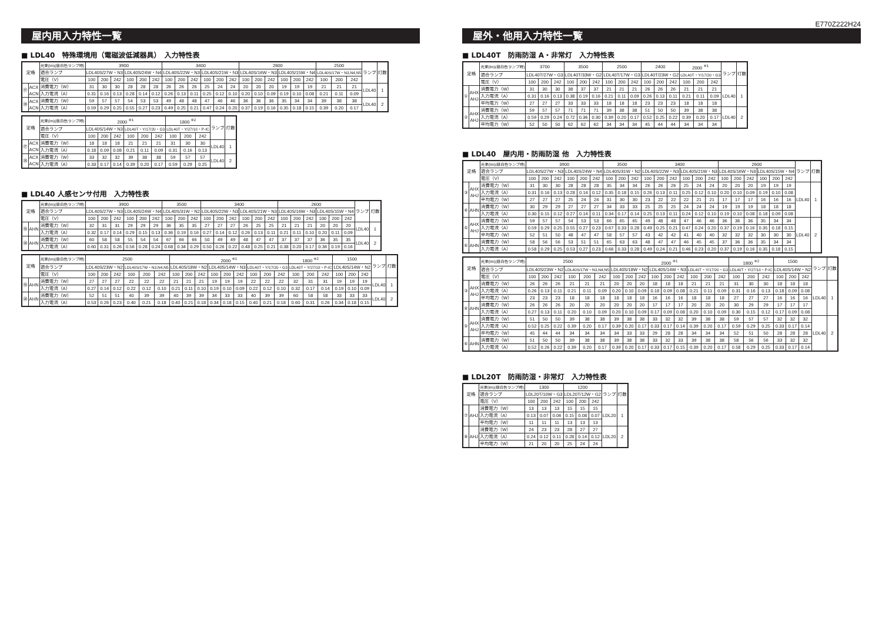E770Z222H24
屋内用入力特性一覧
■ LDL40　特殊環境用（電磁波低減器具）　入力特性表
| 定格 | | 光束(lm)(昼白色ランプ時) | 3900 | | | | | | 3400 | | | | | | 2600 | | | | | | 2500 | | | ランプ | 灯数 |
| --- | --- | --- | --- | --- | --- | --- | --- | --- | --- | --- | --- | --- | --- | --- | --- | --- | --- | --- | --- | --- | --- | --- | --- | --- | --- |
| | | 適合ランプ | LDL40S/27W・N3 | | | LDL40S/24W・N4 | | | LDL40S/22W・N3 | | | LDL40S/21W・N3 | | | LDL40S/16W・N3 | | | LDL40S/15W・N4 | | | LDL40S/17W・N3,N4,N5 | | | | |
| | | 電圧（V） | 100 | 200 | 242 | 100 | 200 | 242 | 100 | 200 | 242 | 100 | 200 | 242 | 100 | 200 | 242 | 100 | 200 | 242 | 100 | 200 | 242 | | |
| ⑰ | ACX ACN | 消費電力（W） | 31 | 30 | 30 | 28 | 28 | 28 | 26 | 26 | 26 | 25 | 24 | 24 | 20 | 20 | 20 | 19 | 19 | 19 | 21 | 21 | 21 | LDL40 | 1 |
| | | 入力電流（A） | 0.31 | 0.16 | 0.13 | 0.28 | 0.14 | 0.12 | 0.26 | 0.13 | 0.11 | 0.25 | 0.12 | 0.10 | 0.20 | 0.10 | 0.09 | 0.19 | 0.10 | 0.08 | 0.21 | 0.11 | 0.09 | | |
| ⑱ | ACX ACN | 消費電力（W） | 59 | 57 | 57 | 54 | 53 | 53 | 49 | 48 | 48 | 47 | 46 | 46 | 36 | 36 | 36 | 35 | 34 | 34 | 39 | 38 | 38 | LDL40 | 2 |
| | | 入力電流（A） | 0.59 | 0.29 | 0.25 | 0.55 | 0.27 | 0.23 | 0.49 | 0.25 | 0.21 | 0.47 | 0.24 | 0.20 | 0.37 | 0.19 | 0.16 | 0.35 | 0.18 | 0.15 | 0.39 | 0.20 | 0.17 | | |
| 定格 | | 光束(lm)(昼白色ランプ時) | 2000 <sup>※1</sup> | | | | | | 1800 <sup>※2</sup> | | | ランプ | 灯数 |
| --- | --- | --- | --- | --- | --- | --- | --- | --- | --- | --- | --- | --- | --- |
| | | 適合ランプ | LDL40S/14W・N3 | | | LDL40T・Y/17/20・G3 | | | LDL40T・Y/27/18・P-IC | | | | |
| | | 電圧（V） | 100 | 200 | 242 | 100 | 200 | 242 | 100 | 200 | 242 | | |
| ⑰ | ACX ACN | 消費電力（W） | 18 | 18 | 18 | 21 | 21 | 21 | 31 | 30 | 30 | LDL40 | 1 |
| | | 入力電流（A） | 0.18 | 0.09 | 0.08 | 0.21 | 0.11 | 0.09 | 0.31 | 0.16 | 0.13 | | |
| ⑱ | ACX ACN | 消費電力（W） | 33 | 32 | 32 | 39 | 38 | 38 | 59 | 57 | 57 | LDL40 | 2 |
| | | 入力電流（A） | 0.33 | 0.17 | 0.14 | 0.39 | 0.20 | 0.17 | 0.59 | 0.29 | 0.25 | | |
■ LDL40 人感センサ付用　入力特性表
| 定格 | | 光束(lm)(昼白色ランプ時) | 3900 | | | | | | 3500 | | | 3400 | | | | | | 2600 | | | | | | ランプ | 灯数 |
| --- | --- | --- | --- | --- | --- | --- | --- | --- | --- | --- | --- | --- | --- | --- | --- | --- | --- | --- | --- | --- | --- | --- | --- | --- | --- |
| | | 適合ランプ | LDL40S/27W・N3 | | | LDL40S/24W・N4 | | | LDL40S/31W・N2 | | | LDL40S/22W・N3 | | | LDL40S/21W・N3 | | | LDL40S/16W・N3 | | | LDL40S/15W・N4 | | | | |
| | | 電圧（V） | 100 | 200 | 242 | 100 | 200 | 242 | 100 | 200 | 242 | 100 | 200 | 242 | 100 | 200 | 242 | 100 | 200 | 242 | 100 | 200 | 242 | | |
| ⑲ | AHN | 消費電力（W） | 32 | 31 | 31 | 29 | 29 | 29 | 36 | 35 | 35 | 27 | 27 | 27 | 26 | 25 | 25 | 21 | 21 | 21 | 20 | 20 | 20 | LDL40 | 1 |
| | | 入力電流（A） | 0.32 | 0.17 | 0.14 | 0.29 | 0.15 | 0.13 | 0.36 | 0.19 | 0.16 | 0.27 | 0.14 | 0.12 | 0.26 | 0.13 | 0.11 | 0.21 | 0.11 | 0.10 | 0.20 | 0.11 | 0.09 | | |
| ⑳ | AHN | 消費電力（W） | 60 | 58 | 58 | 55 | 54 | 54 | 67 | 66 | 66 | 50 | 49 | 49 | 48 | 47 | 47 | 37 | 37 | 37 | 36 | 35 | 35 | LDL40 | 2 |
| | | 入力電流（A） | 0.60 | 0.31 | 0.26 | 0.56 | 0.28 | 0.24 | 0.68 | 0.34 | 0.29 | 0.50 | 0.26 | 0.22 | 0.48 | 0.25 | 0.21 | 0.38 | 0.20 | 0.17 | 0.36 | 0.19 | 0.16 | | |
| 定格 | | 光束(lm)(昼白色ランプ時) | 2500 | | | | | | 2000 <sup>※1</sup> | | | | | | | | | 1800 <sup>※2</sup> | | | 1500 | | | ランプ | 灯数 |
| --- | --- | --- | --- | --- | --- | --- | --- | --- | --- | --- | --- | --- | --- | --- | --- | --- | --- | --- | --- | --- | --- | --- | --- | --- | --- |
| | | 適合ランプ | LDL40S/23W・N2 | | | LDL40S/17W・N3,N4,N5 | | | LDL40S/18W・N2 | | | LDL40S/14W・N3 | | | LDL40T・Y/17/20・G3 | | | LDL40T・Y/27/18・P-IC | | | LDL40S/14W・N2 | | | | |
| | | 電圧（V） | 100 | 200 | 242 | 100 | 200 | 242 | 100 | 200 | 242 | 100 | 200 | 242 | 100 | 200 | 242 | 100 | 200 | 242 | 100 | 200 | 242 | | |
| ⑲ | AHN | 消費電力（W） | 27 | 27 | 27 | 22 | 22 | 22 | 21 | 21 | 21 | 19 | 19 | 19 | 22 | 22 | 22 | 32 | 31 | 31 | 19 | 19 | 19 | LDL40 | 1 |
| | | 入力電流（A） | 0.27 | 0.14 | 0.12 | 0.22 | 0.12 | 0.10 | 0.21 | 0.11 | 0.10 | 0.19 | 0.10 | 0.09 | 0.22 | 0.12 | 0.10 | 0.32 | 0.17 | 0.14 | 0.19 | 0.10 | 0.09 | | |
| ⑳ | AHN | 消費電力（W） | 52 | 51 | 51 | 40 | 39 | 39 | 40 | 39 | 39 | 34 | 33 | 33 | 40 | 39 | 39 | 60 | 58 | 58 | 33 | 33 | 33 | LDL40 | 2 |
| | | 入力電流（A） | 0.53 | 0.26 | 0.23 | 0.40 | 0.21 | 0.18 | 0.40 | 0.21 | 0.18 | 0.34 | 0.18 | 0.15 | 0.40 | 0.21 | 0.18 | 0.60 | 0.31 | 0.26 | 0.34 | 0.18 | 0.15 | | |
屋外・他用入力特性一覧
■ LDL40T　防雨防湿 A・非常灯　入力特性表
| 定格 | | 光束(lm)(昼白色ランプ時) | 3700 | | | 3500 | | | 2500 | | | 2400 | | | 2000 <sup>※1</sup> | | | ランプ | 灯数 |
| --- | --- | --- | --- | --- | --- | --- | --- | --- | --- | --- | --- | --- | --- | --- | --- | --- | --- | --- | --- |
| | | 適合ランプ | LDL40T/27W・G3 | | | LDL40T/33W・G2 | | | LDL40T/17W・G3 | | | LDL40T/23W・G2 | | | LDL40T・Y/17/20・G3 | | | | |
| | | 電圧（V） | 100 | 200 | 242 | 100 | 200 | 242 | 100 | 200 | 242 | 100 | 200 | 242 | 100 | 200 | 242 | | |
| ① | AHX AHJ | 消費電力（W） | 31 | 30 | 30 | 38 | 37 | 37 | 21 | 21 | 21 | 26 | 26 | 26 | 21 | 21 | 21 | LDL40 | 1 |
| | | 入力電流（A） | 0.31 | 0.16 | 0.13 | 0.38 | 0.19 | 0.16 | 0.21 | 0.11 | 0.09 | 0.26 | 0.13 | 0.11 | 0.21 | 0.11 | 0.09 | | |
| | | 平均電力（W） | 27 | 27 | 27 | 33 | 33 | 33 | 18 | 18 | 18 | 23 | 23 | 23 | 18 | 18 | 18 | | |
| ② | AHX AHJ | 消費電力（W） | 59 | 57 | 57 | 71 | 71 | 71 | 39 | 38 | 38 | 51 | 50 | 50 | 39 | 38 | 38 | LDL40 | 2 |
| | | 入力電流（A） | 0.59 | 0.29 | 0.24 | 0.72 | 0.36 | 0.30 | 0.39 | 0.20 | 0.17 | 0.52 | 0.25 | 0.22 | 0.39 | 0.20 | 0.17 | | |
| | | 平均電力（W） | 52 | 50 | 50 | 62 | 62 | 62 | 34 | 34 | 34 | 45 | 44 | 44 | 34 | 34 | 34 | | |
■ LDL40　屋内用・防雨防湿 他　入力特性表
| 定格 | | 光束(lm)(昼白色ランプ時) | 3900 | | | | | | 3500 | | | 3400 | | | | | | 2600 | | | | | | ランプ | 灯数 |
| --- | --- | --- | --- | --- | --- | --- | --- | --- | --- | --- | --- | --- | --- | --- | --- | --- | --- | --- | --- | --- | --- | --- | --- | --- | --- |
| | | 適合ランプ | LDL40S/27W・N3 | | | LDL40S/24W・N4 | | | LDL40S/31W・N2 | | | LDL40S/22W・N3 | | | LDL40S/21W・N3 | | | LDL40S/16W・N3 | | | LDL40S/15W・N4 | | | | |
| | | 電圧（V） | 100 | 200 | 242 | 100 | 200 | 242 | 100 | 200 | 242 | 100 | 200 | 242 | 100 | 200 | 242 | 100 | 200 | 242 | 100 | 200 | 242 | | |
| ③ | AHX AHJ | 消費電力（W） | 31 | 30 | 30 | 28 | 28 | 28 | 35 | 34 | 34 | 26 | 26 | 26 | 25 | 24 | 24 | 20 | 20 | 20 | 19 | 19 | 19 | LDL40 | 1 |
| | | 入力電流（A） | 0.31 | 0.16 | 0.13 | 0.28 | 0.14 | 0.12 | 0.35 | 0.18 | 0.15 | 0.26 | 0.13 | 0.11 | 0.25 | 0.12 | 0.10 | 0.20 | 0.10 | 0.09 | 0.19 | 0.10 | 0.08 | | |
| | | 平均電力（W） | 27 | 27 | 27 | 25 | 24 | 24 | 31 | 30 | 30 | 23 | 22 | 22 | 22 | 21 | 21 | 17 | 17 | 17 | 16 | 16 | 16 | | |
| ④ | AHN | 消費電力（W） | 30 | 29 | 29 | 27 | 27 | 27 | 34 | 33 | 33 | 25 | 25 | 25 | 24 | 24 | 24 | 19 | 19 | 19 | 18 | 18 | 18 | | |
| | | 入力電流（A） | 0.30 | 0.15 | 0.12 | 0.27 | 0.14 | 0.11 | 0.34 | 0.17 | 0.14 | 0.25 | 0.13 | 0.11 | 0.24 | 0.12 | 0.10 | 0.19 | 0.10 | 0.08 | 0.18 | 0.09 | 0.08 | | |
| ⑤ | AHX AHJ | 消費電力（W） | 59 | 57 | 57 | 54 | 53 | 53 | 66 | 65 | 65 | 49 | 48 | 48 | 47 | 46 | 46 | 36 | 36 | 36 | 35 | 34 | 34 | LDL40 | 2 |
| | | 入力電流（A） | 0.59 | 0.29 | 0.25 | 0.55 | 0.27 | 0.23 | 0.67 | 0.33 | 0.28 | 0.49 | 0.25 | 0.21 | 0.47 | 0.24 | 0.20 | 0.37 | 0.19 | 0.16 | 0.35 | 0.18 | 0.15 | | |
| | | 平均電力（W） | 52 | 51 | 50 | 48 | 47 | 47 | 58 | 57 | 57 | 43 | 42 | 42 | 41 | 40 | 40 | 32 | 32 | 32 | 30 | 30 | 30 | | |
| ⑥ | AHN | 消費電力（W） | 58 | 56 | 56 | 53 | 51 | 51 | 65 | 63 | 63 | 48 | 47 | 47 | 46 | 45 | 45 | 37 | 36 | 36 | 35 | 34 | 34 | | |
| | | 入力電流（A） | 0.58 | 0.29 | 0.25 | 0.53 | 0.27 | 0.23 | 0.66 | 0.33 | 0.28 | 0.49 | 0.24 | 0.21 | 0.46 | 0.23 | 0.20 | 0.37 | 0.19 | 0.16 | 0.35 | 0.18 | 0.15 | | |
| 定格 | | 光束(lm)(昼白色ランプ時) | 2500 | | | | | | 2000 <sup>※1</sup> | | | | | | | | | 1800 <sup>※2</sup> | | | 1500 | | | ランプ | 灯数 |
| --- | --- | --- | --- | --- | --- | --- | --- | --- | --- | --- | --- | --- | --- | --- | --- | --- | --- | --- | --- | --- | --- | --- | --- | --- | --- |
| | | 適合ランプ | LDL40S/23W・N2 | | | LDL40S/17W・N3,N4,N5 | | | LDL40S/18W・N2 | | | LDL40S/14W・N3 | | | LDL40T・Y/17/20・G3 | | | LDL40T・Y/27/18・P-IC | | | LDL40S/14W・N2 | | | | |
| | | 電圧（V） | 100 | 200 | 242 | 100 | 200 | 242 | 100 | 200 | 242 | 100 | 200 | 242 | 100 | 200 | 242 | 100 | 200 | 242 | 100 | 200 | 242 | | |
| ③ | AHX AHJ | 消費電力（W） | 26 | 26 | 26 | 21 | 21 | 21 | 20 | 20 | 20 | 18 | 18 | 18 | 21 | 21 | 21 | 31 | 30 | 30 | 18 | 18 | 18 | LDL40 | 1 |
| | | 入力電流（A） | 0.26 | 0.13 | 0.11 | 0.21 | 0.11 | 0.09 | 0.20 | 0.10 | 0.09 | 0.18 | 0.09 | 0.08 | 0.21 | 0.11 | 0.09 | 0.31 | 0.16 | 0.13 | 0.18 | 0.09 | 0.08 | | |
| | | 平均電力（W） | 23 | 23 | 23 | 18 | 18 | 18 | 18 | 18 | 18 | 16 | 16 | 16 | 18 | 18 | 18 | 27 | 27 | 27 | 16 | 16 | 16 | | |
| ④ | AHN | 消費電力（W） | 26 | 26 | 26 | 20 | 20 | 20 | 20 | 20 | 20 | 17 | 17 | 17 | 20 | 20 | 20 | 30 | 29 | 29 | 17 | 17 | 17 | | |
| | | 入力電流（A） | 0.27 | 0.13 | 0.11 | 0.20 | 0.10 | 0.09 | 0.20 | 0.10 | 0.09 | 0.17 | 0.09 | 0.08 | 0.20 | 0.10 | 0.09 | 0.30 | 0.15 | 0.12 | 0.17 | 0.09 | 0.08 | | |
| ⑤ | AHX AHJ | 消費電力（W） | 51 | 50 | 50 | 39 | 38 | 38 | 39 | 38 | 38 | 33 | 32 | 32 | 39 | 38 | 38 | 59 | 57 | 57 | 32 | 32 | 32 | LDL40 | 2 |
| | | 入力電流（A） | 0.52 | 0.25 | 0.22 | 0.39 | 0.20 | 0.17 | 0.39 | 0.20 | 0.17 | 0.33 | 0.17 | 0.14 | 0.39 | 0.20 | 0.17 | 0.59 | 0.29 | 0.25 | 0.33 | 0.17 | 0.14 | | |
| | | 平均電力（W） | 45 | 44 | 44 | 34 | 34 | 34 | 34 | 33 | 33 | 29 | 28 | 28 | 34 | 34 | 34 | 52 | 51 | 50 | 28 | 28 | 28 | | |
| ⑥ | AHN | 消費電力（W） | 51 | 50 | 50 | 39 | 38 | 38 | 39 | 38 | 38 | 33 | 32 | 33 | 39 | 38 | 38 | 58 | 56 | 56 | 33 | 32 | 32 | | |
| | | 入力電流（A） | 0.52 | 0.26 | 0.22 | 0.39 | 0.20 | 0.17 | 0.39 | 0.20 | 0.17 | 0.33 | 0.17 | 0.15 | 0.39 | 0.20 | 0.17 | 0.58 | 0.29 | 0.25 | 0.33 | 0.17 | 0.14 | | |
■ LDL20T　防雨防湿・非常灯　入力特性表
| 定格 | | 光束(lm)(昼白色ランプ時) | 1300 | | | 1200 | | | ランプ | 灯数 |
| --- | --- | --- | --- | --- | --- | --- | --- | --- | --- | --- |
| | | 適合ランプ | LDL20T/10W・G3 | | | LDL20T/12W・G2 | | | | |
| | | 電圧（V） | 100 | 200 | 242 | 100 | 200 | 242 | | |
| ⑦ | AHJ | 消費電力（W） | 13 | 13 | 13 | 15 | 15 | 15 | LDL20 | 1 |
| | | 入力電流（A） | 0.13 | 0.07 | 0.06 | 0.15 | 0.08 | 0.07 | | |
| | | 平均電力（W） | 11 | 11 | 11 | 13 | 13 | 13 | | |
| ⑧ | AHJ | 消費電力（W） | 24 | 23 | 23 | 28 | 27 | 27 | LDL20 | 2 |
| | | 入力電流（A） | 0.24 | 0.12 | 0.11 | 0.28 | 0.14 | 0.12 | | |
| | | 平均電力（W） | 21 | 20 | 20 | 25 | 24 | 24 | | |